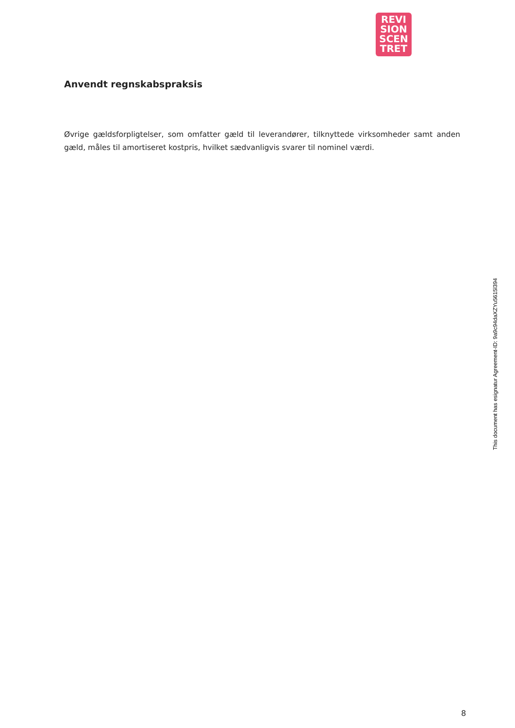REVI
SION
SCEN
TRET
Anvendt regnskabspraksis
Øvrige gældsforpligtelser, som omfatter gæld til leverandører, tilknyttede virksomheder samt anden gæld, måles til amortiseret kostpris, hvilket sædvanligvis svarer til nominel værdi.
This document has esignatur Agreement-ID: 9a9c94daXZYu5615l394
8